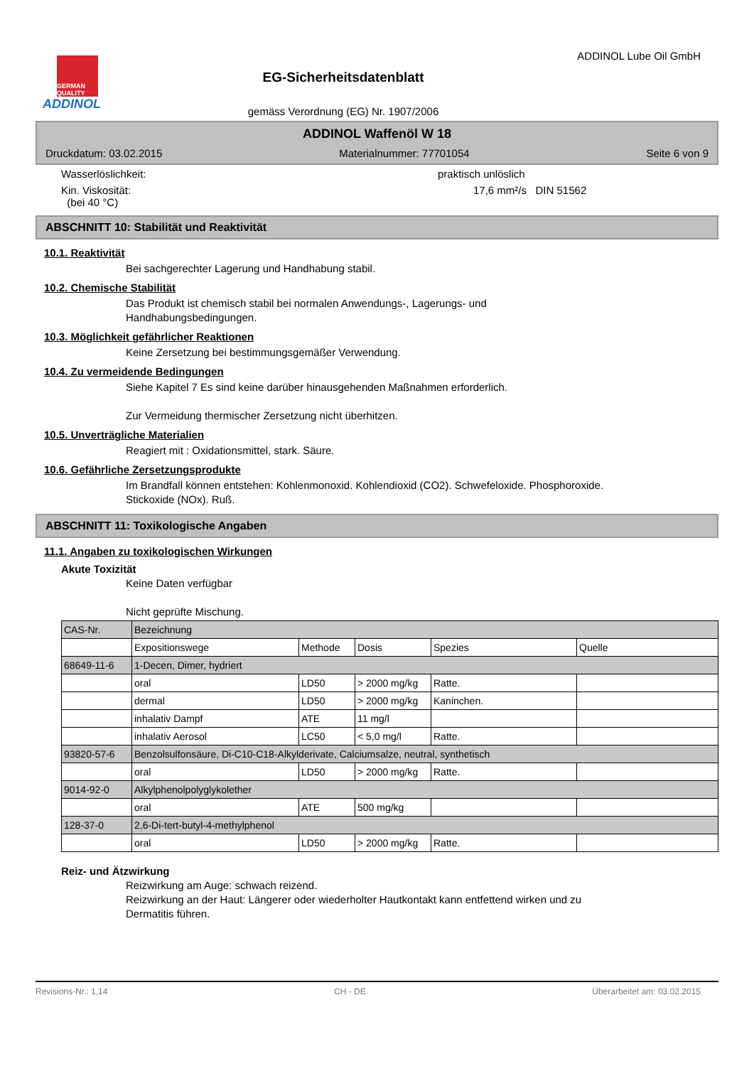GERMAN QUALITY
ADDINOL
EG-Sicherheitsdatenblatt
gemäss Verordnung (EG) Nr. 1907/2006
ADDINOL Lube Oil GmbH
ADDINOL Waffenöl W 18
Druckdatum: 03.02.2015 Materialnummer: 77701054 Seite 6 von 9
Wasserlöslichkeit: praktisch unlöslich
Kin. Viskosität:
(bei 40 °C) 17,6 mm²/s DIN 51562
ABSCHNITT 10: Stabilität und Reaktivität
10.1. Reaktivität
Bei sachgerechter Lagerung und Handhabung stabil.
10.2. Chemische Stabilität
Das Produkt ist chemisch stabil bei normalen Anwendungs-, Lagerungs- und
Handhabungsbedingungen.
10.3. Möglichkeit gefährlicher Reaktionen
Keine Zersetzung bei bestimmungsgemäßer Verwendung.
10.4. Zu vermeidende Bedingungen
Siehe Kapitel 7 Es sind keine darüber hinausgehenden Maßnahmen erforderlich.
Zur Vermeidung thermischer Zersetzung nicht überhitzen.
10.5. Unverträgliche Materialien
Reagiert mit : Oxidationsmittel, stark. Säure.
10.6. Gefährliche Zersetzungsprodukte
Im Brandfall können entstehen: Kohlenmonoxid. Kohlendioxid (CO2). Schwefeloxide. Phosphoroxide.
Stickoxide (NOx). Ruß.
ABSCHNITT 11: Toxikologische Angaben
11.1. Angaben zu toxikologischen Wirkungen
Akute Toxizität
Keine Daten verfügbar
Nicht geprüfte Mischung.
| CAS-Nr. | Bezeichnung | | | | |
| | Expositionswege | Methode | Dosis | Spezies | Quelle |
| 68649-11-6 | 1-Decen, Dimer, hydriert | | | | |
| | oral | LD50 | > 2000 mg/kg | Ratte. | |
| | dermal | LD50 | > 2000 mg/kg | Kaninchen. | |
| | inhalativ Dampf | ATE | 11 mg/l | | |
| | inhalativ Aerosol | LC50 | < 5,0 mg/l | Ratte. | |
| 93820-57-6 | Benzolsulfonsäure, Di-C10-C18-Alkylderivate, Calciumsalze, neutral, synthetisch | | | | |
| | oral | LD50 | > 2000 mg/kg | Ratte. | |
| 9014-92-0 | Alkylphenolpolyglykolether | | | | |
| | oral | ATE | 500 mg/kg | | |
| 128-37-0 | 2,6-Di-tert-butyl-4-methylphenol | | | | |
| | oral | LD50 | > 2000 mg/kg | Ratte. | |
Reiz- und Ätzwirkung
Reizwirkung am Auge: schwach reizend.
Reizwirkung an der Haut: Längerer oder wiederholter Hautkontakt kann entfettend wirken und zu
Dermatitis führen.
Revisions-Nr.: 1,14 CH - DE Überarbeitet am: 03.02.2015